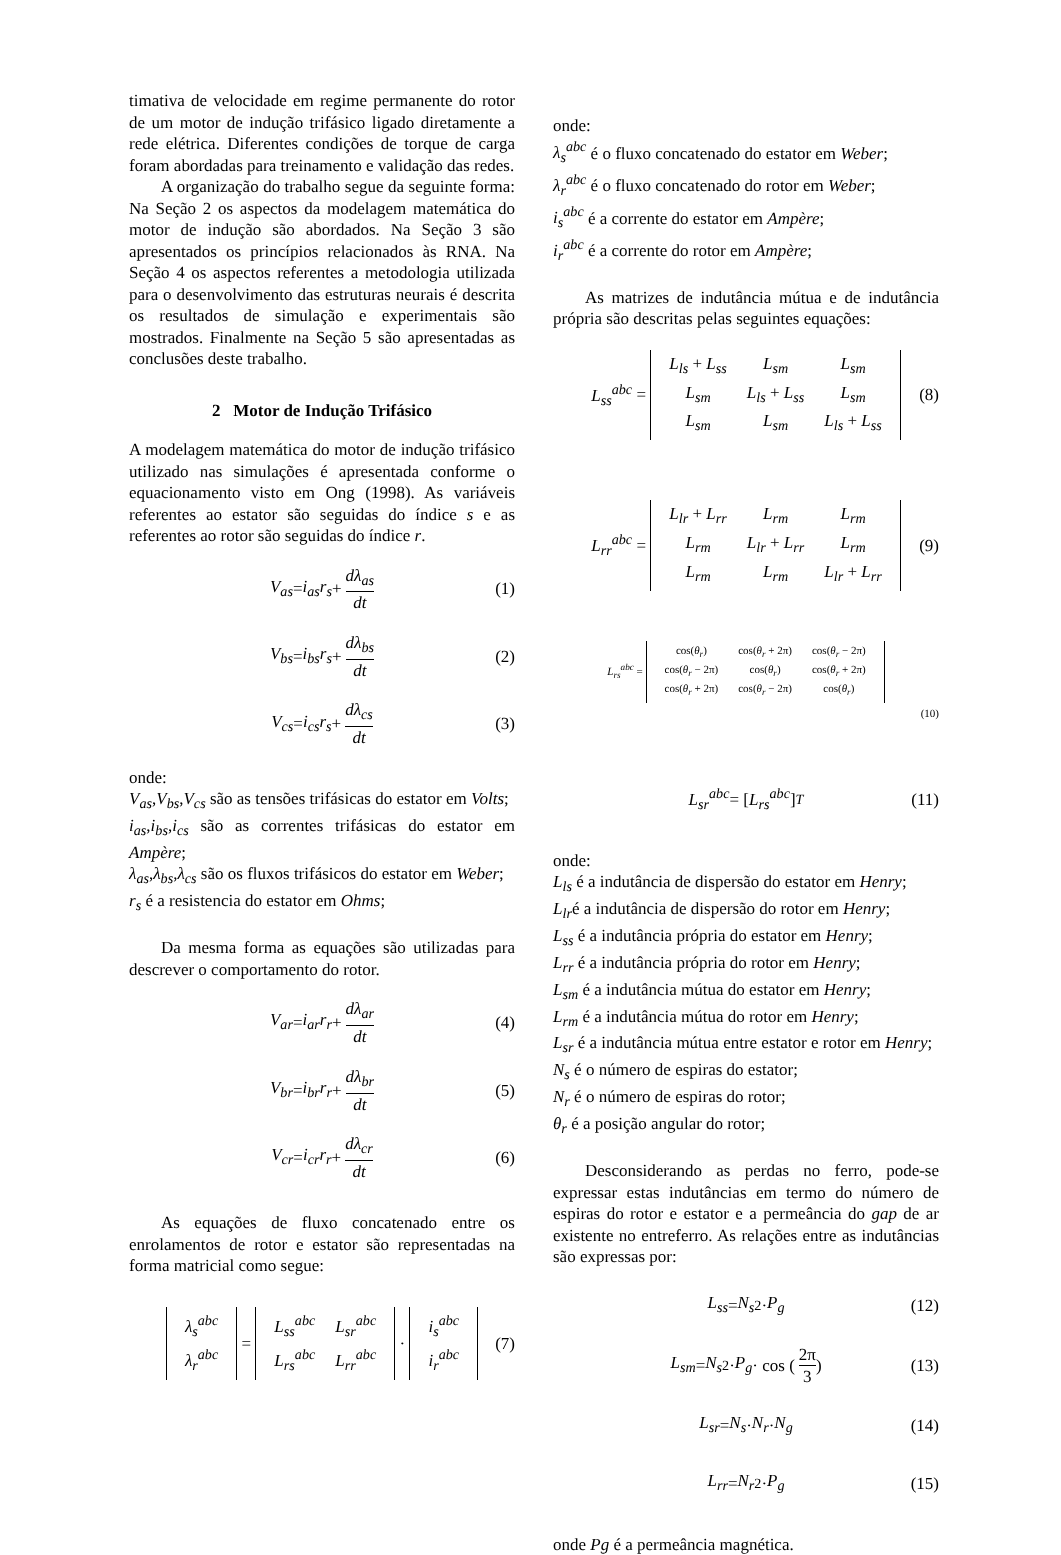timativa de velocidade em regime permanente do rotor de um motor de indução trifásico ligado diretamente a rede elétrica. Diferentes condições de torque de carga foram abordadas para treinamento e validação das redes.
A organização do trabalho segue da seguinte forma: Na Seção 2 os aspectos da modelagem matemática do motor de indução são abordados. Na Seção 3 são apresentados os princípios relacionados às RNA. Na Seção 4 os aspectos referentes a metodologia utilizada para o desenvolvimento das estruturas neurais é descrita os resultados de simulação e experimentais são mostrados. Finalmente na Seção 5 são apresentadas as conclusões deste trabalho.
2 Motor de Indução Trifásico
A modelagem matemática do motor de indução trifásico utilizado nas simulações é apresentada conforme o equacionamento visto em Ong (1998). As variáveis referentes ao estator são seguidas do índice s e as referentes ao rotor são seguidas do índice r.
V<sub>as</sub> = i<sub>as</sub>r<sub>s</sub> + dλ<sub>as</sub> dt (1)
V<sub>bs</sub> = i<sub>bs</sub>r<sub>s</sub> + dλ<sub>bs</sub> dt (2)
V<sub>cs</sub> = i<sub>cs</sub>r<sub>s</sub> + dλ<sub>cs</sub> dt (3)
onde:
V<sub>as</sub>,V<sub>bs</sub>,V<sub>cs</sub> são as tensões trifásicas do estator em Volts;
i<sub>as</sub>,i<sub>bs</sub>,i<sub>cs</sub> são as correntes trifásicas do estator em Ampère;
λ<sub>as</sub>,λ<sub>bs</sub>,λ<sub>cs</sub> são os fluxos trifásicos do estator em Weber;
r<sub>s</sub> é a resistencia do estator em Ohms;
Da mesma forma as equações são utilizadas para descrever o comportamento do rotor.
V<sub>ar</sub> = i<sub>ar</sub>r<sub>r</sub> + dλ<sub>ar</sub> dt (4)
V<sub>br</sub> = i<sub>br</sub>r<sub>r</sub> + dλ<sub>br</sub> dt (5)
V<sub>cr</sub> = i<sub>cr</sub>r<sub>r</sub> + dλ<sub>cr</sub> dt (6)
As equações de fluxo concatenado entre os enrolamentos de rotor e estator são representadas na forma matricial como segue:
| λ<sub>s</sub><sup>abc</sup> |
| λ<sub>r</sub><sup>abc</sup> |
=
| L<sub>ss</sub><sup>abc</sup> | L<sub>sr</sub><sup>abc</sup> |
| L<sub>rs</sub><sup>abc</sup> | L<sub>rr</sub><sup>abc</sup> |
·
| i<sub>s</sub><sup>abc</sup> |
| i<sub>r</sub><sup>abc</sup> |
(7)
onde:
λ<sub>s</sub><sup>abc</sup> é o fluxo concatenado do estator em Weber;
λ<sub>r</sub><sup>abc</sup> é o fluxo concatenado do rotor em Weber;
i<sub>s</sub><sup>abc</sup> é a corrente do estator em Ampère;
i<sub>r</sub><sup>abc</sup> é a corrente do rotor em Ampère;
As matrizes de indutância mútua e de indutância própria são descritas pelas seguintes equações:
L<sub>ss</sub><sup>abc</sup> =
| L<sub>ls</sub> + L<sub>ss</sub> | L<sub>sm</sub> | L<sub>sm</sub> |
| L<sub>sm</sub> | L<sub>ls</sub> + L<sub>ss</sub> | L<sub>sm</sub> |
| L<sub>sm</sub> | L<sub>sm</sub> | L<sub>ls</sub> + L<sub>ss</sub> |
(8)
L<sub>rr</sub><sup>abc</sup> =
| L<sub>lr</sub> + L<sub>rr</sub> | L<sub>rm</sub> | L<sub>rm</sub> |
| L<sub>rm</sub> | L<sub>lr</sub> + L<sub>rr</sub> | L<sub>rm</sub> |
| L<sub>rm</sub> | L<sub>rm</sub> | L<sub>lr</sub> + L<sub>rr</sub> |
(9)
L<sub>rs</sub><sup>abc</sup> =
| cos( θ<sub>r</sub> ) | cos( θ<sub>r</sub> + 2π) | cos( θ<sub>r</sub> − 2π) |
| cos( θ<sub>r</sub> − 2π) | cos( θ<sub>r</sub> ) | cos( θ<sub>r</sub> + 2π) |
| cos( θ<sub>r</sub> + 2π) | cos( θ<sub>r</sub> − 2π) | cos( θ<sub>r</sub> ) |
(10)
L<sub>sr</sub><sup>abc</sup> = [L<sub>rs</sub><sup>abc</sup>]<sup>T</sup> (11)
onde:
L<sub>ls</sub> é a indutância de dispersão do estator em Henry;
L<sub>lr</sub>é a indutância de dispersão do rotor em Henry;
L<sub>ss</sub> é a indutância própria do estator em Henry;
L<sub>rr</sub> é a indutância própria do rotor em Henry;
L<sub>sm</sub> é a indutância mútua do estator em Henry;
L<sub>rm</sub> é a indutância mútua do rotor em Henry;
L<sub>sr</sub> é a indutância mútua entre estator e rotor em Henry;
N<sub>s</sub> é o número de espiras do estator;
N<sub>r</sub> é o número de espiras do rotor;
θ<sub>r</sub> é a posição angular do rotor;
Desconsiderando as perdas no ferro, pode-se expressar estas indutâncias em termo do número de espiras do rotor e estator e a permeância do gap de ar existente no entreferro. As relações entre as indutâncias são expressas por:
L<sub>ss</sub> = N<sub>s</sub><sup>2</sup> · P<sub>g</sub> (12)
L<sub>sm</sub> = N<sub>s</sub><sup>2</sup> · P<sub>g</sub> · cos (2π 3) (13)
L<sub>sr</sub> = N<sub>s</sub> · N<sub>r</sub> · N<sub>g</sub> (14)
L<sub>rr</sub> = N<sub>r</sub><sup>2</sup> · P<sub>g</sub> (15)
onde Pg é a permeância magnética.